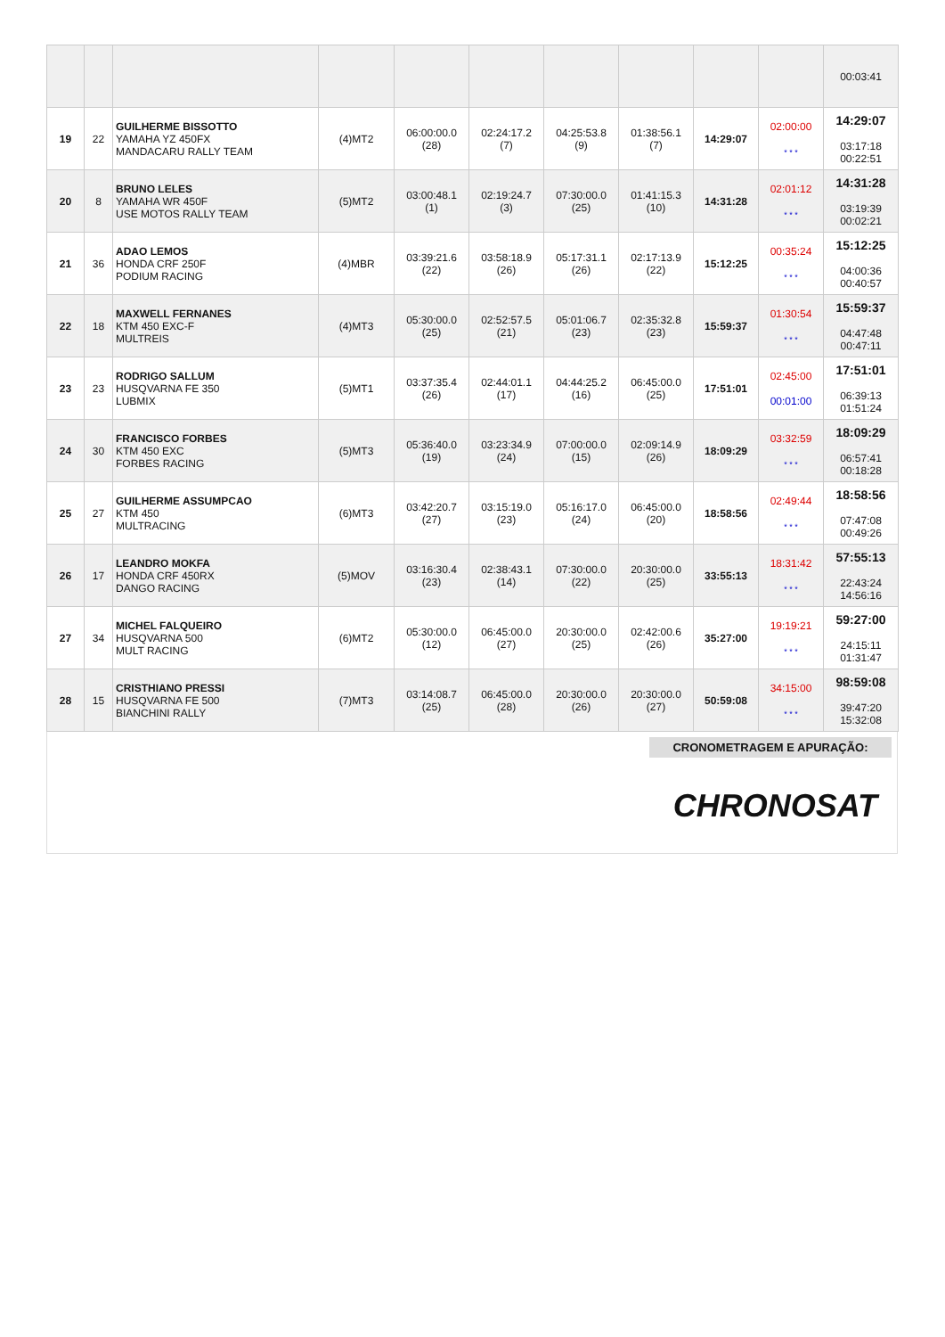| | | | | | | | | | | 00:03:41 |
| 19 | 22 | GUILHERME BISSOTTO YAMAHA YZ 450FX MANDACARU RALLY TEAM | (4)MT2 | 06:00:00.0 (28) | 02:24:17.2 (7) | 04:25:53.8 (9) | 01:38:56.1 (7) | 14:29:07 | 02:00:00 * * * | 14:29:07 03:17:18 00:22:51 |
| 20 | 8 | BRUNO LELES YAMAHA WR 450F USE MOTOS RALLY TEAM | (5)MT2 | 03:00:48.1 (1) | 02:19:24.7 (3) | 07:30:00.0 (25) | 01:41:15.3 (10) | 14:31:28 | 02:01:12 * * * | 14:31:28 03:19:39 00:02:21 |
| 21 | 36 | ADAO LEMOS HONDA CRF 250F PODIUM RACING | (4)MBR | 03:39:21.6 (22) | 03:58:18.9 (26) | 05:17:31.1 (26) | 02:17:13.9 (22) | 15:12:25 | 00:35:24 * * * | 15:12:25 04:00:36 00:40:57 |
| 22 | 18 | MAXWELL FERNANES KTM 450 EXC-F MULTREIS | (4)MT3 | 05:30:00.0 (25) | 02:52:57.5 (21) | 05:01:06.7 (23) | 02:35:32.8 (23) | 15:59:37 | 01:30:54 * * * | 15:59:37 04:47:48 00:47:11 |
| 23 | 23 | RODRIGO SALLUM HUSQVARNA FE 350 LUBMIX | (5)MT1 | 03:37:35.4 (26) | 02:44:01.1 (17) | 04:44:25.2 (16) | 06:45:00.0 (25) | 17:51:01 | 02:45:00 00:01:00 | 17:51:01 06:39:13 01:51:24 |
| 24 | 30 | FRANCISCO FORBES KTM 450 EXC FORBES RACING | (5)MT3 | 05:36:40.0 (19) | 03:23:34.9 (24) | 07:00:00.0 (15) | 02:09:14.9 (26) | 18:09:29 | 03:32:59 * * * | 18:09:29 06:57:41 00:18:28 |
| 25 | 27 | GUILHERME ASSUMPCAO KTM 450 MULTRACING | (6)MT3 | 03:42:20.7 (27) | 03:15:19.0 (23) | 05:16:17.0 (24) | 06:45:00.0 (20) | 18:58:56 | 02:49:44 * * * | 18:58:56 07:47:08 00:49:26 |
| 26 | 17 | LEANDRO MOKFA HONDA CRF 450RX DANGO RACING | (5)MOV | 03:16:30.4 (23) | 02:38:43.1 (14) | 07:30:00.0 (22) | 20:30:00.0 (25) | 33:55:13 | 18:31:42 * * * | 57:55:13 22:43:24 14:56:16 |
| 27 | 34 | MICHEL FALQUEIRO HUSQVARNA 500 MULT RACING | (6)MT2 | 05:30:00.0 (12) | 06:45:00.0 (27) | 20:30:00.0 (25) | 02:42:00.6 (26) | 35:27:00 | 19:19:21 * * * | 59:27:00 24:15:11 01:31:47 |
| 28 | 15 | CRISTHIANO PRESSI HUSQVARNA FE 500 BIANCHINI RALLY | (7)MT3 | 03:14:08.7 (25) | 06:45:00.0 (28) | 20:30:00.0 (26) | 20:30:00.0 (27) | 50:59:08 | 34:15:00 * * * | 98:59:08 39:47:20 15:32:08 |
CRONOMETRAGEM E APURAÇÃO:
CHRONOSAT